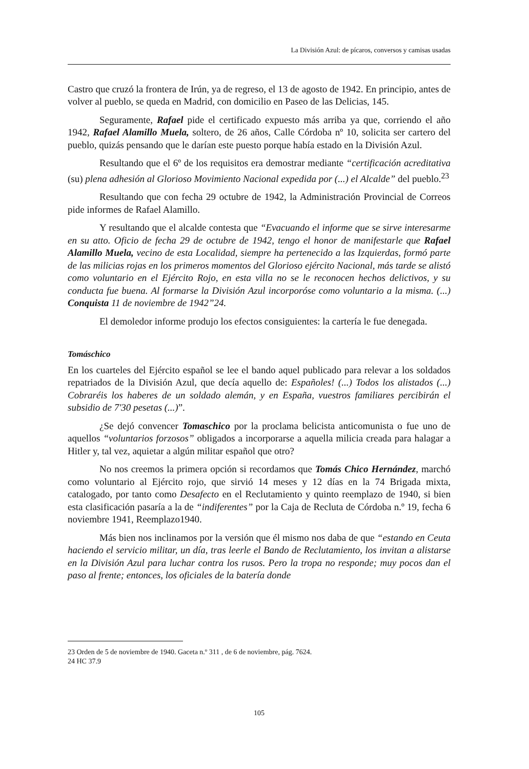La División Azul: de pícaros, conversos y camisas usadas
Castro que cruzó la frontera de Irún, ya de regreso, el 13 de agosto de 1942. En principio, antes de volver al pueblo, se queda en Madrid, con domicilio en Paseo de las Delicias, 145.
Seguramente, Rafael pide el certificado expuesto más arriba ya que, corriendo el año 1942, Rafael Alamillo Muela, soltero, de 26 años, Calle Córdoba nº 10, solicita ser cartero del pueblo, quizás pensando que le darían este puesto porque había estado en la División Azul.
Resultando que el 6º de los requisitos era demostrar mediante “certificación acreditativa (su) plena adhesión al Glorioso Movimiento Nacional expedida por (...) el Alcalde” del pueblo.<sup>23</sup>
Resultando que con fecha 29 octubre de 1942, la Administración Provincial de Correos pide informes de Rafael Alamillo.
Y resultando que el alcalde contesta que “Evacuando el informe que se sirve interesarme en su atto. Oficio de fecha 29 de octubre de 1942, tengo el honor de manifestarle que Rafael Alamillo Muela, vecino de esta Localidad, siempre ha pertenecido a las Izquierdas, formó parte de las milicias rojas en los primeros momentos del Glorioso ejército Nacional, más tarde se alistó como voluntario en el Ejército Rojo, en esta villa no se le reconocen hechos delictivos, y su conducta fue buena. Al formarse la División Azul incorporóse como voluntario a la misma. (...) Conquista 11 de noviembre de 1942”24.
El demoledor informe produjo los efectos consiguientes: la cartería le fue denegada.
Tomáschico
En los cuarteles del Ejército español se lee el bando aquel publicado para relevar a los soldados repatriados de la División Azul, que decía aquello de: Españoles! (...) Todos los alistados (...) Cobraréis los haberes de un soldado alemán, y en España, vuestros familiares percibirán el subsidio de 7'30 pesetas (...)”.
¿Se dejó convencer Tomaschico por la proclama belicista anticomunista o fue uno de aquellos “voluntarios forzosos” obligados a incorporarse a aquella milicia creada para halagar a Hitler y, tal vez, aquietar a algún militar español que otro?
No nos creemos la primera opción si recordamos que Tomás Chico Hernández, marchó como voluntario al Ejército rojo, que sirvió 14 meses y 12 días en la 74 Brigada mixta, catalogado, por tanto como Desafecto en el Reclutamiento y quinto reemplazo de 1940, si bien esta clasificación pasaría a la de “indiferentes” por la Caja de Recluta de Córdoba n.º 19, fecha 6 noviembre 1941, Reemplazo1940.
Más bien nos inclinamos por la versión que él mismo nos daba de que “estando en Ceuta haciendo el servicio militar, un día, tras leerle el Bando de Reclutamiento, los invitan a alistarse en la División Azul para luchar contra los rusos. Pero la tropa no responde; muy pocos dan el paso al frente; entonces, los oficiales de la batería donde
23 Orden de 5 de noviembre de 1940. Gaceta n.º 311 , de 6 de noviembre, pág. 7624.
24 HC 37.9
105